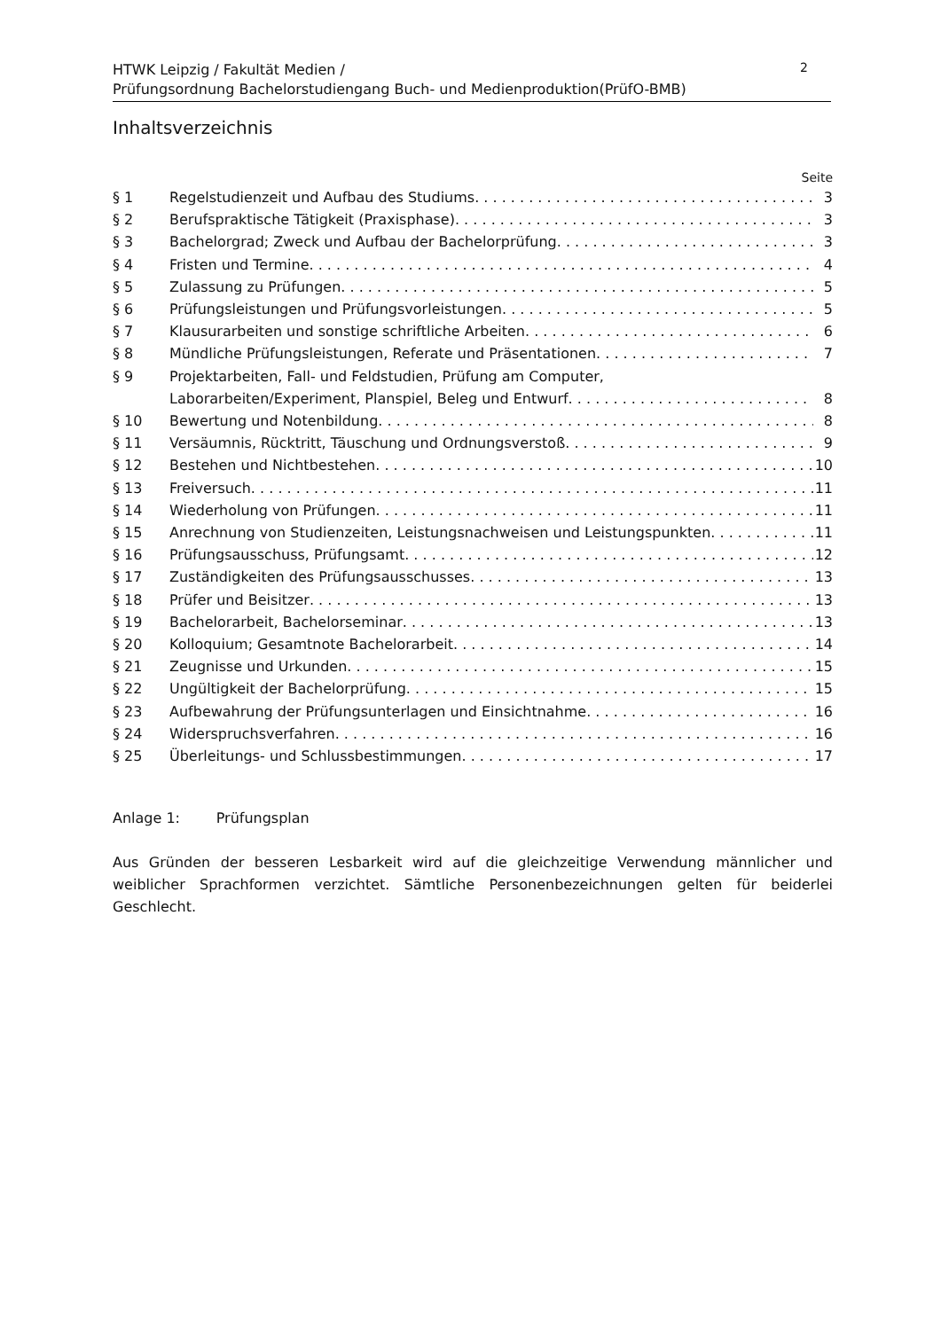HTWK Leipzig / Fakultät Medien /
Prüfungsordnung Bachelorstudiengang Buch- und Medienproduktion(PrüfO-BMB)
2
Inhaltsverzeichnis
Seite
§ 1 Regelstudienzeit und Aufbau des Studiums 3
§ 2 Berufspraktische Tätigkeit (Praxisphase) 3
§ 3 Bachelorgrad; Zweck und Aufbau der Bachelorprüfung 3
§ 4 Fristen und Termine 4
§ 5 Zulassung zu Prüfungen 5
§ 6 Prüfungsleistungen und Prüfungsvorleistungen 5
§ 7 Klausurarbeiten und sonstige schriftliche Arbeiten 6
§ 8 Mündliche Prüfungsleistungen, Referate und Präsentationen 7
§ 9 Projektarbeiten, Fall- und Feldstudien, Prüfung am Computer,
Laborarbeiten/Experiment, Planspiel, Beleg und Entwurf 8
§ 10 Bewertung und Notenbildung 8
§ 11 Versäumnis, Rücktritt, Täuschung und Ordnungsverstoß 9
§ 12 Bestehen und Nichtbestehen 10
§ 13 Freiversuch 11
§ 14 Wiederholung von Prüfungen 11
§ 15 Anrechnung von Studienzeiten, Leistungsnachweisen und Leistungspunkten 11
§ 16 Prüfungsausschuss, Prüfungsamt 12
§ 17 Zuständigkeiten des Prüfungsausschusses 13
§ 18 Prüfer und Beisitzer 13
§ 19 Bachelorarbeit, Bachelorseminar 13
§ 20 Kolloquium; Gesamtnote Bachelorarbeit 14
§ 21 Zeugnisse und Urkunden 15
§ 22 Ungültigkeit der Bachelorprüfung 15
§ 23 Aufbewahrung der Prüfungsunterlagen und Einsichtnahme 16
§ 24 Widerspruchsverfahren 16
§ 25 Überleitungs- und Schlussbestimmungen 17
Anlage 1: Prüfungsplan
Aus Gründen der besseren Lesbarkeit wird auf die gleichzeitige Verwendung männlicher und weiblicher Sprachformen verzichtet. Sämtliche Personenbezeichnungen gelten für beiderlei Geschlecht.